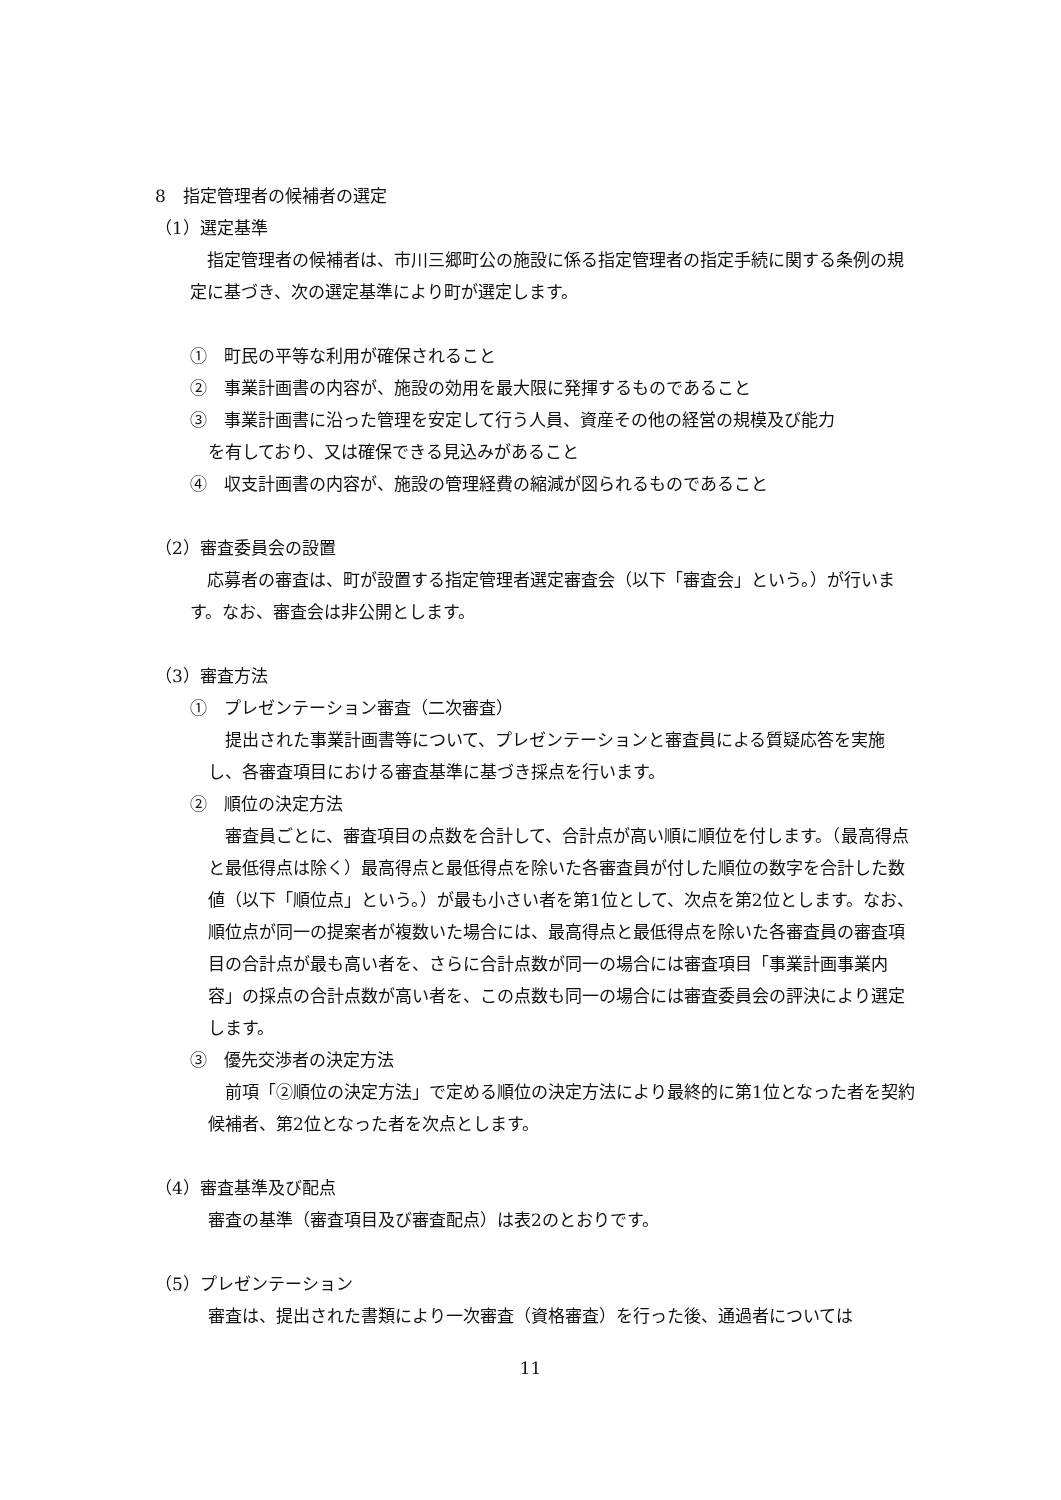8　指定管理者の候補者の選定
（1）選定基準
指定管理者の候補者は、市川三郷町公の施設に係る指定管理者の指定手続に関する条例の規定に基づき、次の選定基準により町が選定します。
①　町民の平等な利用が確保されること
②　事業計画書の内容が、施設の効用を最大限に発揮するものであること
③　事業計画書に沿った管理を安定して行う人員、資産その他の経営の規模及び能力
を有しており、又は確保できる見込みがあること
④　収支計画書の内容が、施設の管理経費の縮減が図られるものであること
（2）審査委員会の設置
応募者の審査は、町が設置する指定管理者選定審査会（以下「審査会」という。）が行います。なお、審査会は非公開とします。
（3）審査方法
①　プレゼンテーション審査（二次審査）
提出された事業計画書等について、プレゼンテーションと審査員による質疑応答を実施し、各審査項目における審査基準に基づき採点を行います。
②　順位の決定方法
審査員ごとに、審査項目の点数を合計して、合計点が高い順に順位を付します。（最高得点と最低得点は除く）最高得点と最低得点を除いた各審査員が付した順位の数字を合計した数値（以下「順位点」という。）が最も小さい者を第1位として、次点を第2位とします。なお、順位点が同一の提案者が複数いた場合には、最高得点と最低得点を除いた各審査員の審査項目の合計点が最も高い者を、さらに合計点数が同一の場合には審査項目「事業計画事業内容」の採点の合計点数が高い者を、この点数も同一の場合には審査委員会の評決により選定します。
③　優先交渉者の決定方法
前項「②順位の決定方法」で定める順位の決定方法により最終的に第1位となった者を契約候補者、第2位となった者を次点とします。
（4）審査基準及び配点
審査の基準（審査項目及び審査配点）は表2のとおりです。
（5）プレゼンテーション
審査は、提出された書類により一次審査（資格審査）を行った後、通過者については
11